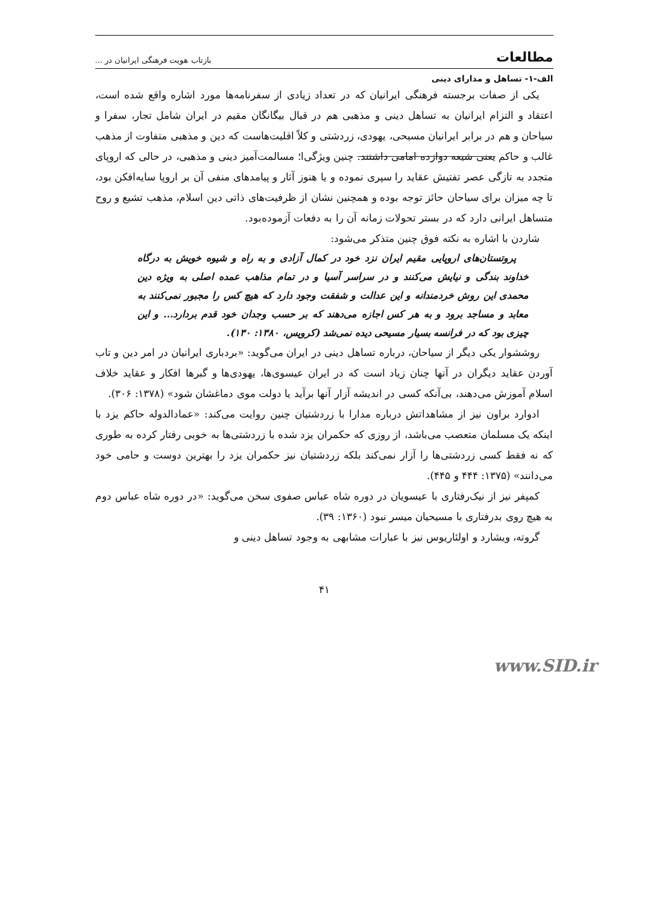مطالعات بازتاب هویت فرهنگی ایرانیان در ...
الف-۱- تساهل و مدارای دینی
یکی از صفات برجسته فرهنگی ایرانیان که در تعداد زیادی از سفرنامه‌ها مورد اشاره واقع شده است، اعتقاد و التزام ایرانیان به تساهل دینی و مذهبی هم در قبال بیگانگان مقیم در ایران شامل تجار، سفرا و سیاحان و هم در برابر ایرانیان مسیحی، یهودی، زردشتی و کلاً اقلیت‌هاست که دین و مذهبی متفاوت از مذهب غالب و حاکم یعنی شیعه دوازده امامی داشتند. چنین ویژگی‌ا؛ مسالمت‌آمیز دینی و مذهبی، در حالی که اروپای متجدد به تازگی عصر تفتیش عقاید را سپری نموده و یا هنوز آثار و پیامدهای منفی آن بر اروپا سایه‌افکن بود، تا چه میزان برای سیاحان حائز توجه بوده و همچنین نشان از ظرفیت‌های ذاتی دین اسلام، مذهب تشیع و روح متساهل ایرانی دارد که در بستر تحولات زمانه آن را به دفعات آزموده‌بود.
شاردن با اشاره به نکته فوق چنین متذکر می‌شود:
پروتستان‌های اروپایی مقیم ایران نزد خود در کمال آزادی و به راه و شیوه خویش به درگاه خداوند بندگی و نیایش می‌کنند و در سراسر آسیا و در تمام مذاهب عمده اصلی به ویژه دین محمدی این روش خردمندانه و این عدالت و شفقت وجود دارد که هیچ کس را مجبور نمی‌کنند به معابد و مساجد برود و به هر کس اجازه می‌دهند که بر حسب وجدان خود قدم بردارد... و این چیزی بود که در فرانسه بسیار مسیحی دیده نمی‌شد (کرویس، ۱۳۸۰: ۱۳۰).
روششوار یکی دیگر از سیاحان، درباره تساهل دینی در ایران می‌گوید: «بردباری ایرانیان در امر دین و تاب آوردن عقاید دیگران در آنها چنان زیاد است که در ایران عیسوی‌ها، یهودی‌ها و گبرها افکار و عقاید خلاف اسلام آموزش می‌دهند، بی‌آنکه کسی در اندیشه آزار آنها برآید یا دولت موی دماغشان شود» (۱۳۷۸: ۳۰۶).
ادوارد براون نیز از مشاهداتش درباره مدارا با زردشتیان چنین روایت می‌کند: «عمادالدوله حاکم یزد با اینکه یک مسلمان متعصب می‌باشد، از روزی که حکمران یزد شده با زردشتی‌ها به خوبی رفتار کرده به طوری که نه فقط کسی زردشتی‌ها را آزار نمی‌کند بلکه زردشتیان نیز حکمران یزد را بهترین دوست و حامی خود می‌دانند» (۱۳۷۵: ۴۴۴ و ۴۴۵).
کمپفر نیز از نیک‌رفتاری با عیسویان در دوره شاه عباس صفوی سخن می‌گوید: «در دوره شاه عباس دوم به هیچ روی بدرفتاری با مسیحیان میسر نبود (۱۳۶۰: ۳۹).
گروته، ویشارد و اولئاریوس نیز با عبارات مشابهی به وجود تساهل دینی و
۴۱
www.SID.ir